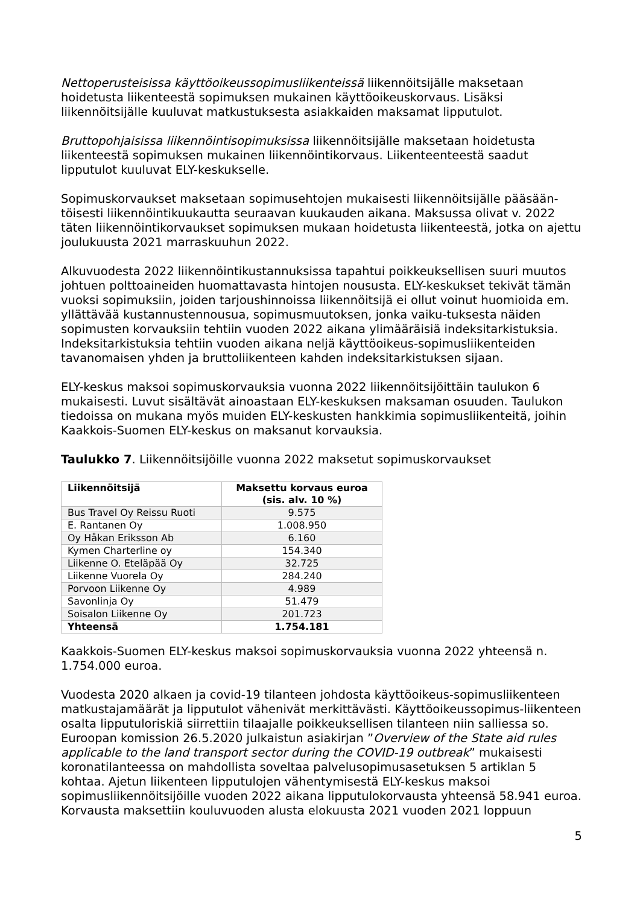Nettoperusteisissa käyttöoikeussopimusliikenteissä liikennöitsijälle maksetaan hoidetusta liikenteestä sopimuksen mukainen käyttöoikeuskorvaus. Lisäksi liikennöitsijälle kuuluvat matkustuksesta asiakkaiden maksamat lipputulot.
Bruttopohjaisissa liikennöintisopimuksissa liikennöitsijälle maksetaan hoidetusta liikenteestä sopimuksen mukainen liikennöintikorvaus. Liikenteenteestä saadut lipputulot kuuluvat ELY-keskukselle.
Sopimuskorvaukset maksetaan sopimusehtojen mukaisesti liikennöitsijälle pääsään-töisesti liikennöintikuukautta seuraavan kuukauden aikana. Maksussa olivat v. 2022 täten liikennöintikorvaukset sopimuksen mukaan hoidetusta liikenteestä, jotka on ajettu joulukuusta 2021 marraskuuhun 2022.
Alkuvuodesta 2022 liikennöintikustannuksissa tapahtui poikkeuksellisen suuri muutos johtuen polttoaineiden huomattavasta hintojen noususta. ELY-keskukset tekivät tämän vuoksi sopimuksiin, joiden tarjoushinnoissa liikennöitsijä ei ollut voinut huomioida em. yllättävää kustannustennousua, sopimusmuutoksen, jonka vaiku-tuksesta näiden sopimusten korvauksiin tehtiin vuoden 2022 aikana ylimääräisiä indeksitarkistuksia. Indeksitarkistuksia tehtiin vuoden aikana neljä käyttöoikeus-sopimusliikenteiden tavanomaisen yhden ja bruttoliikenteen kahden indeksitarkistuksen sijaan.
ELY-keskus maksoi sopimuskorvauksia vuonna 2022 liikennöitsijöittäin taulukon 6 mukaisesti. Luvut sisältävät ainoastaan ELY-keskuksen maksaman osuuden. Taulukon tiedoissa on mukana myös muiden ELY-keskusten hankkimia sopimusliikenteitä, joihin Kaakkois-Suomen ELY-keskus on maksanut korvauksia.
Taulukko 7. Liikennöitsijöille vuonna 2022 maksetut sopimuskorvaukset
| Liikennöitsijä | Maksettu korvaus euroa (sis. alv. 10 %) |
| --- | --- |
| Bus Travel Oy Reissu Ruoti | 9.575 |
| E. Rantanen Oy | 1.008.950 |
| Oy Håkan Eriksson Ab | 6.160 |
| Kymen Charterline oy | 154.340 |
| Liikenne O. Eteläpää Oy | 32.725 |
| Liikenne Vuorela Oy | 284.240 |
| Porvoon Liikenne Oy | 4.989 |
| Savonlinja Oy | 51.479 |
| Soisalon Liikenne Oy | 201.723 |
| Yhteensä | 1.754.181 |
Kaakkois-Suomen ELY-keskus maksoi sopimuskorvauksia vuonna 2022 yhteensä n. 1.754.000 euroa.
Vuodesta 2020 alkaen ja covid-19 tilanteen johdosta käyttöoikeus-sopimusliikenteen matkustajamäärät ja lipputulot vähenivät merkittävästi. Käyttöoikeussopimus-liikenteen osalta lipputuloriskiä siirrettiin tilaajalle poikkeuksellisen tilanteen niin salliessa so. Euroopan komission 26.5.2020 julkaistun asiakirjan ”Overview of the State aid rules applicable to the land transport sector during the COVID-19 outbreak” mukaisesti koronatilanteessa on mahdollista soveltaa palvelusopimusasetuksen 5 artiklan 5 kohtaa. Ajetun liikenteen lipputulojen vähentymisestä ELY-keskus maksoi sopimusliikennöitsijöille vuoden 2022 aikana lipputulokorvausta yhteensä 58.941 euroa. Korvausta maksettiin kouluvuoden alusta elokuusta 2021 vuoden 2021 loppuun
5